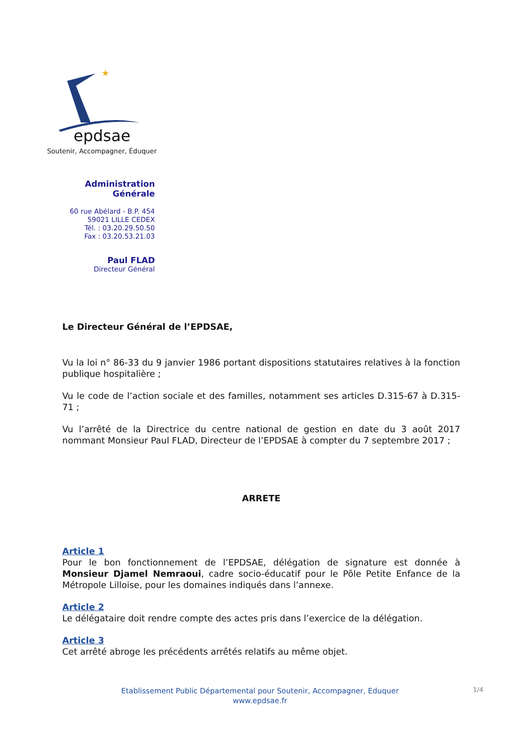★
epdsae
Soutenir, Accompagner, Éduquer
Administration Générale
60 rue Abélard - B.P. 454
59021 LILLE CEDEX
Tél. : 03.20.29.50.50
Fax : 03.20.53.21.03
Paul FLAD
Directeur Général
Le Directeur Général de l’EPDSAE,
Vu la loi n° 86-33 du 9 janvier 1986 portant dispositions statutaires relatives à la fonction publique hospitalière ;
Vu le code de l’action sociale et des familles, notamment ses articles D.315-67 à D.315-71 ;
Vu l’arrêté de la Directrice du centre national de gestion en date du 3 août 2017 nommant Monsieur Paul FLAD, Directeur de l’EPDSAE à compter du 7 septembre 2017 ;
ARRETE
Article 1
Pour le bon fonctionnement de l’EPDSAE, délégation de signature est donnée à Monsieur Djamel Nemraoui, cadre socio-éducatif pour le Pôle Petite Enfance de la Métropole Lilloise, pour les domaines indiqués dans l’annexe.
Article 2
Le délégataire doit rendre compte des actes pris dans l’exercice de la délégation.
Article 3
Cet arrêté abroge les précédents arrêtés relatifs au même objet.
Etablissement Public Départemental pour Soutenir, Accompagner, Eduquer
www.epdsae.fr
1/4